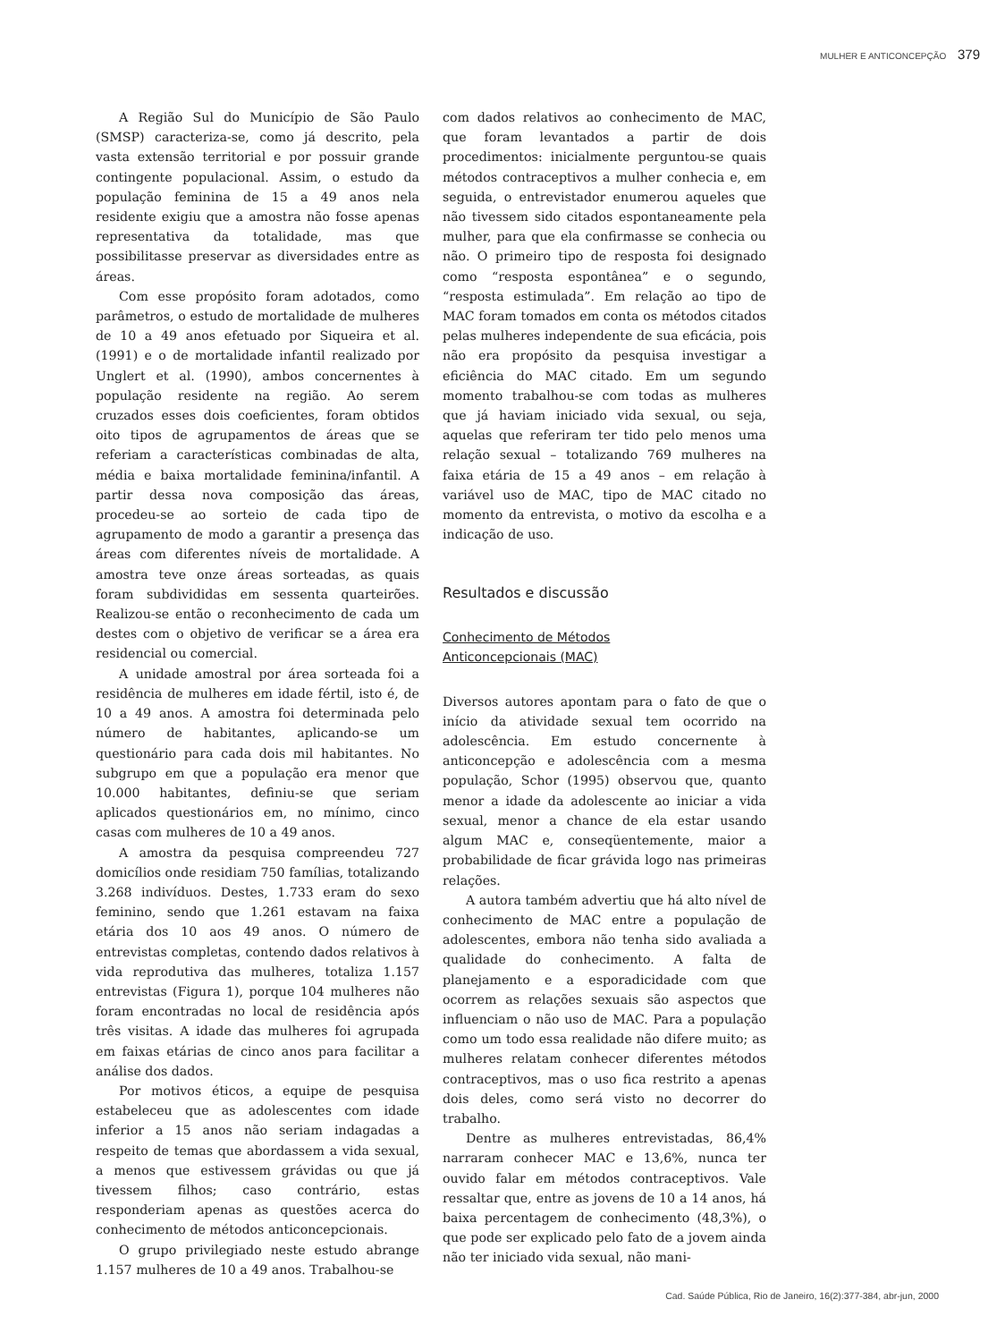MULHER E ANTICONCEPÇÃO 379
A Região Sul do Município de São Paulo (SMSP) caracteriza-se, como já descrito, pela vasta extensão territorial e por possuir grande contingente populacional. Assim, o estudo da população feminina de 15 a 49 anos nela residente exigiu que a amostra não fosse apenas representativa da totalidade, mas que possibilitasse preservar as diversidades entre as áreas.
Com esse propósito foram adotados, como parâmetros, o estudo de mortalidade de mulheres de 10 a 49 anos efetuado por Siqueira et al. (1991) e o de mortalidade infantil realizado por Unglert et al. (1990), ambos concernentes à população residente na região. Ao serem cruzados esses dois coeficientes, foram obtidos oito tipos de agrupamentos de áreas que se referiam a características combinadas de alta, média e baixa mortalidade feminina/infantil. A partir dessa nova composição das áreas, procedeu-se ao sorteio de cada tipo de agrupamento de modo a garantir a presença das áreas com diferentes níveis de mortalidade. A amostra teve onze áreas sorteadas, as quais foram subdivididas em sessenta quarteirões. Realizou-se então o reconhecimento de cada um destes com o objetivo de verificar se a área era residencial ou comercial.
A unidade amostral por área sorteada foi a residência de mulheres em idade fértil, isto é, de 10 a 49 anos. A amostra foi determinada pelo número de habitantes, aplicando-se um questionário para cada dois mil habitantes. No subgrupo em que a população era menor que 10.000 habitantes, definiu-se que seriam aplicados questionários em, no mínimo, cinco casas com mulheres de 10 a 49 anos.
A amostra da pesquisa compreendeu 727 domicílios onde residiam 750 famílias, totalizando 3.268 indivíduos. Destes, 1.733 eram do sexo feminino, sendo que 1.261 estavam na faixa etária dos 10 aos 49 anos. O número de entrevistas completas, contendo dados relativos à vida reprodutiva das mulheres, totaliza 1.157 entrevistas (Figura 1), porque 104 mulheres não foram encontradas no local de residência após três visitas. A idade das mulheres foi agrupada em faixas etárias de cinco anos para facilitar a análise dos dados.
Por motivos éticos, a equipe de pesquisa estabeleceu que as adolescentes com idade inferior a 15 anos não seriam indagadas a respeito de temas que abordassem a vida sexual, a menos que estivessem grávidas ou que já tivessem filhos; caso contrário, estas responderiam apenas as questões acerca do conhecimento de métodos anticoncepcionais.
O grupo privilegiado neste estudo abrange 1.157 mulheres de 10 a 49 anos. Trabalhou-se
com dados relativos ao conhecimento de MAC, que foram levantados a partir de dois procedimentos: inicialmente perguntou-se quais métodos contraceptivos a mulher conhecia e, em seguida, o entrevistador enumerou aqueles que não tivessem sido citados espontaneamente pela mulher, para que ela confirmasse se conhecia ou não. O primeiro tipo de resposta foi designado como “resposta espontânea” e o segundo, “resposta estimulada”. Em relação ao tipo de MAC foram tomados em conta os métodos citados pelas mulheres independente de sua eficácia, pois não era propósito da pesquisa investigar a eficiência do MAC citado. Em um segundo momento trabalhou-se com todas as mulheres que já haviam iniciado vida sexual, ou seja, aquelas que referiram ter tido pelo menos uma relação sexual – totalizando 769 mulheres na faixa etária de 15 a 49 anos – em relação à variável uso de MAC, tipo de MAC citado no momento da entrevista, o motivo da escolha e a indicação de uso.
Resultados e discussão
Conhecimento de Métodos
Anticoncepcionais (MAC)
Diversos autores apontam para o fato de que o início da atividade sexual tem ocorrido na adolescência. Em estudo concernente à anticoncepção e adolescência com a mesma população, Schor (1995) observou que, quanto menor a idade da adolescente ao iniciar a vida sexual, menor a chance de ela estar usando algum MAC e, conseqüentemente, maior a probabilidade de ficar grávida logo nas primeiras relações.
A autora também advertiu que há alto nível de conhecimento de MAC entre a população de adolescentes, embora não tenha sido avaliada a qualidade do conhecimento. A falta de planejamento e a esporadicidade com que ocorrem as relações sexuais são aspectos que influenciam o não uso de MAC. Para a população como um todo essa realidade não difere muito; as mulheres relatam conhecer diferentes métodos contraceptivos, mas o uso fica restrito a apenas dois deles, como será visto no decorrer do trabalho.
Dentre as mulheres entrevistadas, 86,4% narraram conhecer MAC e 13,6%, nunca ter ouvido falar em métodos contraceptivos. Vale ressaltar que, entre as jovens de 10 a 14 anos, há baixa percentagem de conhecimento (48,3%), o que pode ser explicado pelo fato de a jovem ainda não ter iniciado vida sexual, não mani-
Cad. Saúde Pública, Rio de Janeiro, 16(2):377-384, abr-jun, 2000